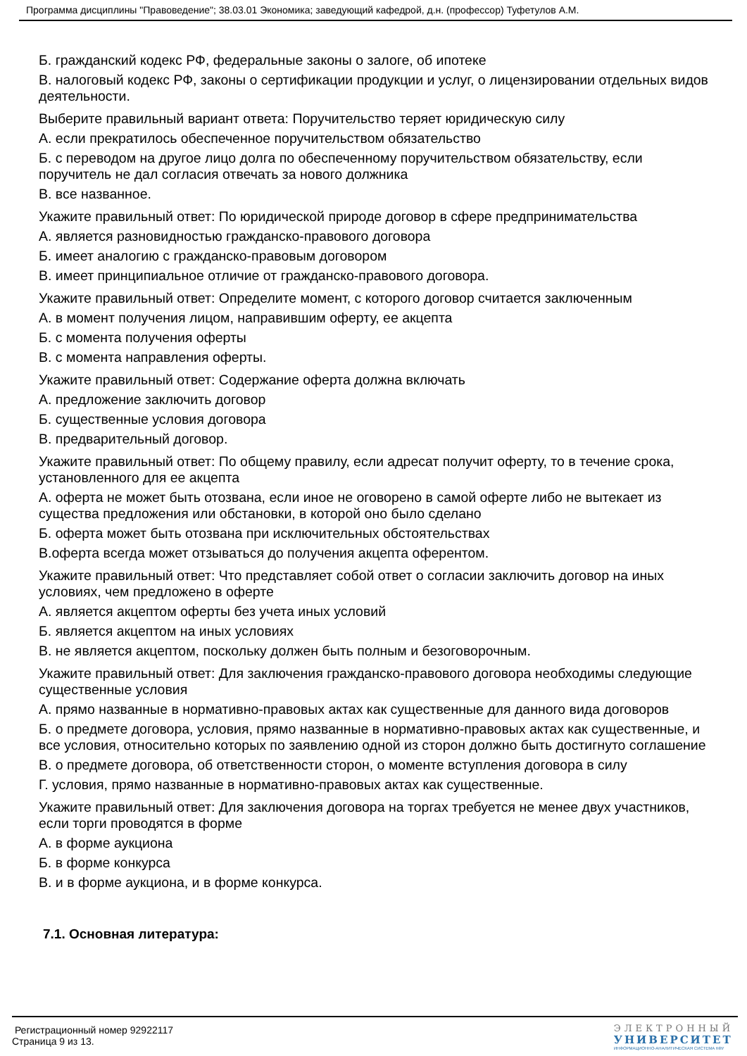Программа дисциплины "Правоведение"; 38.03.01 Экономика; заведующий кафедрой, д.н. (профессор) Туфетулов А.М.
Б. гражданский кодекс РФ, федеральные законы о залоге, об ипотеке
В. налоговый кодекс РФ, законы о сертификации продукции и услуг, о лицензировании отдельных видов деятельности.
Выберите правильный вариант ответа: Поручительство теряет юридическую силу
А. если прекратилось обеспеченное поручительством обязательство
Б. с переводом на другое лицо долга по обеспеченному поручительством обязательству, если поручитель не дал согласия отвечать за нового должника
В. все названное.
Укажите правильный ответ: По юридической природе договор в сфере предпринимательства
А. является разновидностью гражданско-правового договора
Б. имеет аналогию с гражданско-правовым договором
В. имеет принципиальное отличие от гражданско-правового договора.
Укажите правильный ответ: Определите момент, с которого договор считается заключенным
А. в момент получения лицом, направившим оферту, ее акцепта
Б. с момента получения оферты
В. с момента направления оферты.
Укажите правильный ответ: Содержание оферта должна включать
А. предложение заключить договор
Б. существенные условия договора
В. предварительный договор.
Укажите правильный ответ: По общему правилу, если адресат получит оферту, то в течение срока, установленного для ее акцепта
А. оферта не может быть отозвана, если иное не оговорено в самой оферте либо не вытекает из существа предложения или обстановки, в которой оно было сделано
Б. оферта может быть отозвана при исключительных обстоятельствах
В.оферта всегда может отзываться до получения акцепта оферентом.
Укажите правильный ответ: Что представляет собой ответ о согласии заключить договор на иных условиях, чем предложено в оферте
А. является акцептом оферты без учета иных условий
Б. является акцептом на иных условиях
В. не является акцептом, поскольку должен быть полным и безоговорочным.
Укажите правильный ответ: Для заключения гражданско-правового договора необходимы следующие существенные условия
А. прямо названные в нормативно-правовых актах как существенные для данного вида договоров
Б. о предмете договора, условия, прямо названные в нормативно-правовых актах как существенные, и все условия, относительно которых по заявлению одной из сторон должно быть достигнуто соглашение
В. о предмете договора, об ответственности сторон, о моменте вступления договора в силу
Г. условия, прямо названные в нормативно-правовых актах как существенные.
Укажите правильный ответ: Для заключения договора на торгах требуется не менее двух участников, если торги проводятся в форме
А. в форме аукциона
Б. в форме конкурса
В. и в форме аукциона, и в форме конкурса.
7.1. Основная литература:
Регистрационный номер 92922117
Страница 9 из 13.
ЭЛЕКТРОННЫЙ
УНИВЕРСИТЕТ
ИНФОРМАЦИОННО-АНАЛИТИЧЕСКАЯ СИСТЕМА КФУ